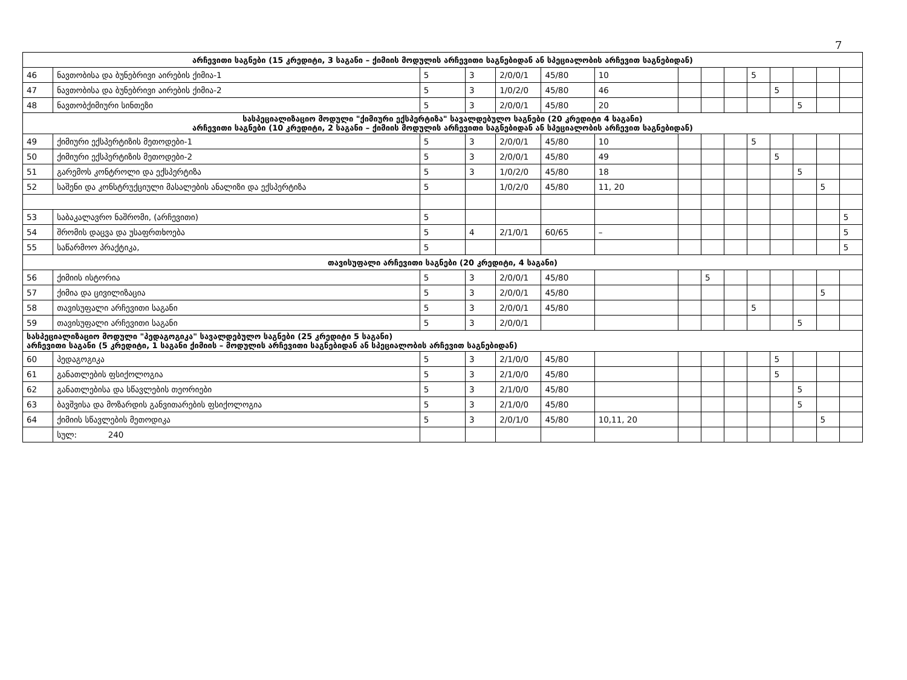7
| არჩევითი საგნები (15 კრედიტი, 3 საგანი – ქიმიის მოდულის არჩევითი საგნებიდან ან სპეციალობის არჩევით საგნებიდან) | | | | | | | | | | | | | | |
| --- | --- | --- | --- | --- | --- | --- | --- | --- | --- | --- | --- | --- | --- | --- |
| 46 | ნავთობისა და ბუნებრივი აირების ქიმია-1 | 5 | 3 | 2/0/0/1 | 45/80 | 10 | | | | 5 | | | | |
| 47 | ნავთობისა და ბუნებრივი აირების ქიმია-2 | 5 | 3 | 1/0/2/0 | 45/80 | 46 | | | | | 5 | | | |
| 48 | ნავთობქიმიური სინთეზი | 5 | 3 | 2/0/0/1 | 45/80 | 20 | | | | | | 5 | | |
| სასპეციალიზაციო მოდული "ქიმიური ექსპერტიზა" სავალდებულო საგნები (20 კრედიტი 4 საგანი) არჩევითი საგნები (10 კრედიტი, 2 საგანი – ქიმიის მოდულის არჩევითი საგნებიდან ან სპეციალობის არჩევით საგნებიდან) | | | | | | | | | | | | | | |
| 49 | ქიმიური ექსპერტიზის მეთოდები-1 | 5 | 3 | 2/0/0/1 | 45/80 | 10 | | | | 5 | | | | |
| 50 | ქიმიური ექსპერტიზის მეთოდები-2 | 5 | 3 | 2/0/0/1 | 45/80 | 49 | | | | | 5 | | | |
| 51 | გარემოს კონტროლი და ექსპერტიზა | 5 | 3 | 1/0/2/0 | 45/80 | 18 | | | | | | 5 | | |
| 52 | საშენი და კონსტრუქციული მასალების ანალიზი და ექსპერტიზა | 5 | | 1/0/2/0 | 45/80 | 11, 20 | | | | | | | 5 | |
| 53 | საბაკალავრო ნაშრომი, (არჩევითი) | 5 | | | | | | | | | | | | 5 |
| 54 | შრომის დაცვა და უსაფრთხოება | 5 | 4 | 2/1/0/1 | 60/65 | – | | | | | | | | 5 |
| 55 | საწარმოო პრაქტიკა, | 5 | | | | | | | | | | | | 5 |
| თავისუფალი არჩევითი საგნები (20 კრედიტი, 4 საგანი) | | | | | | | | | | | | | | |
| 56 | ქიმიის ისტორია | 5 | 3 | 2/0/0/1 | 45/80 | | | 5 | | | | | | |
| 57 | ქიმია და ცივილიზაცია | 5 | 3 | 2/0/0/1 | 45/80 | | | | | | | | 5 | |
| 58 | თავისუფალი არჩევითი საგანი | 5 | 3 | 2/0/0/1 | 45/80 | | | | | 5 | | | | |
| 59 | თავისუფალი არჩევითი საგანი | 5 | 3 | 2/0/0/1 | | | | | | | | 5 | | |
| სასპეციალიზაციო მოდული "პედაგოგიკა" სავალდებულო საგნები (25 კრედიტი 5 საგანი) არჩევითი საგანი (5 კრედიტი, 1 საგანი ქიმიის – მოდულის არჩევითი საგნებიდან ან სპეციალობის არჩევით საგნებიდან) | | | | | | | | | | | | | | |
| 60 | პედაგოგიკა | 5 | 3 | 2/1/0/0 | 45/80 | | | | | | 5 | | | |
| 61 | განათლების ფსიქოლოგია | 5 | 3 | 2/1/0/0 | 45/80 | | | | | | 5 | | | |
| 62 | განათლებისა და სწავლების თეორიები | 5 | 3 | 2/1/0/0 | 45/80 | | | | | | | 5 | | |
| 63 | ბავშვისა და მოზარდის განვითარების ფსიქოლოგია | 5 | 3 | 2/1/0/0 | 45/80 | | | | | | | 5 | | |
| 64 | ქიმიის სწავლების მეთოდიკა | 5 | 3 | 2/0/1/0 | 45/80 | 10,11, 20 | | | | | | | 5 | |
| | სულ: 240 | | | | | | | | | | | | | |